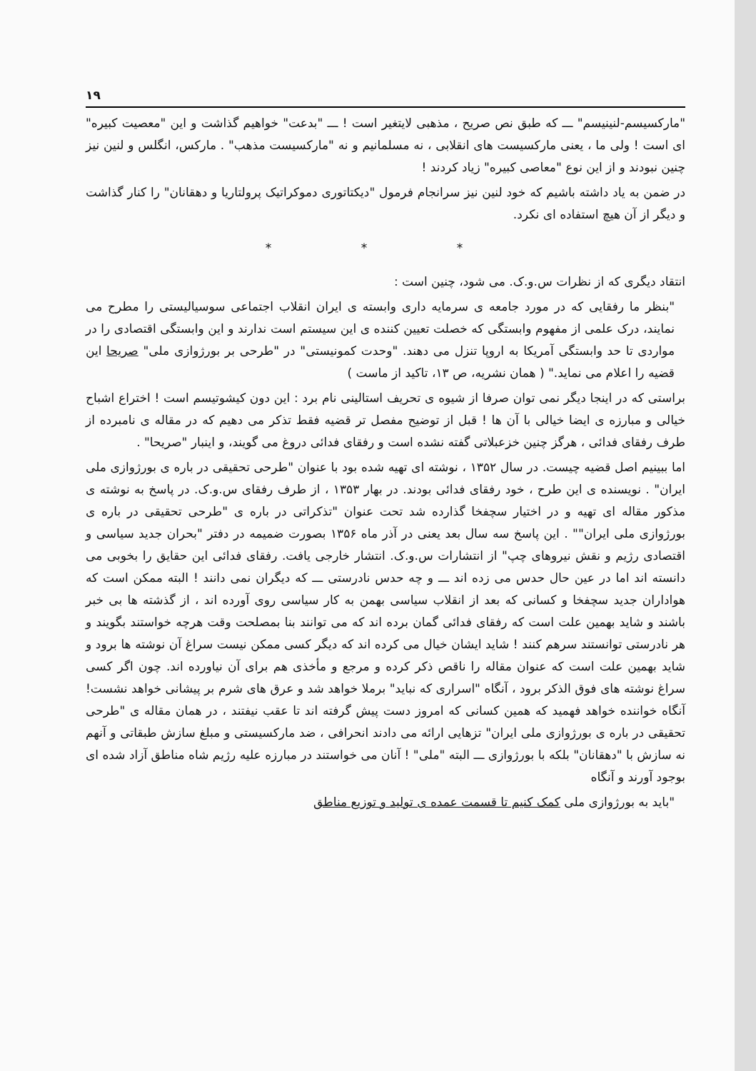۱۹
"مارکسیسم-لنینیسم" ـــ که طبق نص صریح ، مذهبی لایتغیر است ! ـــ "بدعت" خواهیم گذاشت و این "معصیت کبیره" ای است ! ولی ما ، یعنی مارکسیست های انقلابی ، نه مسلمانیم و نه "مارکسیست مذهب" . مارکس، انگلس و لنین نیز چنین نبودند و از این نوع "معاصی کبیره" زیاد کردند !
در ضمن به یاد داشته باشیم که خود لنین نیز سرانجام فرمول "دیکتاتوری دموکراتیک پرولتاریا و دهقانان" را کنار گذاشت و دیگر از آن هیچ استفاده ای نکرد.
* * *
انتقاد دیگری که از نظرات س.و.ک. می شود، چنین است :
"بنظر ما رفقایی که در مورد جامعه ی سرمایه داری وابسته ی ایران انقلاب اجتماعی سوسیالیستی را مطرح می نمایند، درک علمی از مفهوم وابستگی که خصلت تعیین کننده ی این سیستم است ندارند و این وابستگی اقتصادی را در مواردی تا حد وابستگی آمریکا به اروپا تنزل می دهند. "وحدت کمونیستی" در "طرحی بر بورژوازی ملی" صریحا این قضیه را اعلام می نماید." ( همان نشریه، ص ۱۳، تاکید از ماست )
براستی که در اینجا دیگر نمی توان صرفا از شیوه ی تحریف استالینی نام برد : این دون کیشوتیسم است ! اختراع اشباح خیالی و مبارزه ی ایضا خیالی با آن ها ! قبل از توضیح مفصل تر قضیه فقط تذکر می دهیم که در مقاله ی نامبرده از طرف رفقای فدائی ، هرگز چنین خزعبلاتی گفته نشده است و رفقای فدائی دروغ می گویند، و اینبار "صریحا" .
اما ببینیم اصل قضیه چیست. در سال ۱۳۵۲ ، نوشته ای تهیه شده بود با عنوان "طرحی تحقیقی در باره ی بورژوازی ملی ایران" . نویسنده ی این طرح ، خود رفقای فدائی بودند. در بهار ۱۳۵۳ ، از طرف رفقای س.و.ک. در پاسخ به نوشته ی مذکور مقاله ای تهیه و در اختیار سچفخا گذارده شد تحت عنوان "تذکراتی در باره ی "طرحی تحقیقی در باره ی بورژوازی ملی ایران"" . این پاسخ سه سال بعد یعنی در آذر ماه ۱۳۵۶ بصورت ضمیمه در دفتر "بحران جدید سیاسی و اقتصادی رژیم و نقش نیروهای چپ" از انتشارات س.و.ک. انتشار خارجی یافت. رفقای فدائی این حقایق را بخوبی می دانسته اند اما در عین حال حدس می زده اند ـــ و چه حدس نادرستی ـــ که دیگران نمی دانند ! البته ممکن است که هواداران جدید سچفخا و کسانی که بعد از انقلاب سیاسی بهمن به کار سیاسی روی آورده اند ، از گذشته ها بی خبر باشند و شاید بهمین علت است که رفقای فدائی گمان برده اند که می توانند بنا بمصلحت وقت هرچه خواستند بگویند و هر نادرستی توانستند سرهم کنند ! شاید ایشان خیال می کرده اند که دیگر کسی ممکن نیست سراغ آن نوشته ها برود و شاید بهمین علت است که عنوان مقاله را ناقص ذکر کرده و مرجع و مأخذی هم برای آن نیاورده اند. چون اگر کسی سراغ نوشته های فوق الذکر برود ، آنگاه "اسراری که نباید" برملا خواهد شد و عرق های شرم بر پیشانی خواهد نشست! آنگاه خواننده خواهد فهمید که همین کسانی که امروز دست پیش گرفته اند تا عقب نیفتند ، در همان مقاله ی "طرحی تحقیقی در باره ی بورژوازی ملی ایران" تزهایی ارائه می دادند انحرافی ، ضد مارکسیستی و مبلغ سازش طبقاتی و آنهم نه سازش با "دهقانان" بلکه با بورژوازی ـــ البته "ملی" ! آنان می خواستند در مبارزه علیه رژیم شاه مناطق آزاد شده ای بوجود آورند و آنگاه
"باید به بورژوازی ملی کمک کنیم تا قسمت عمده ی تولید و توزیع مناطق